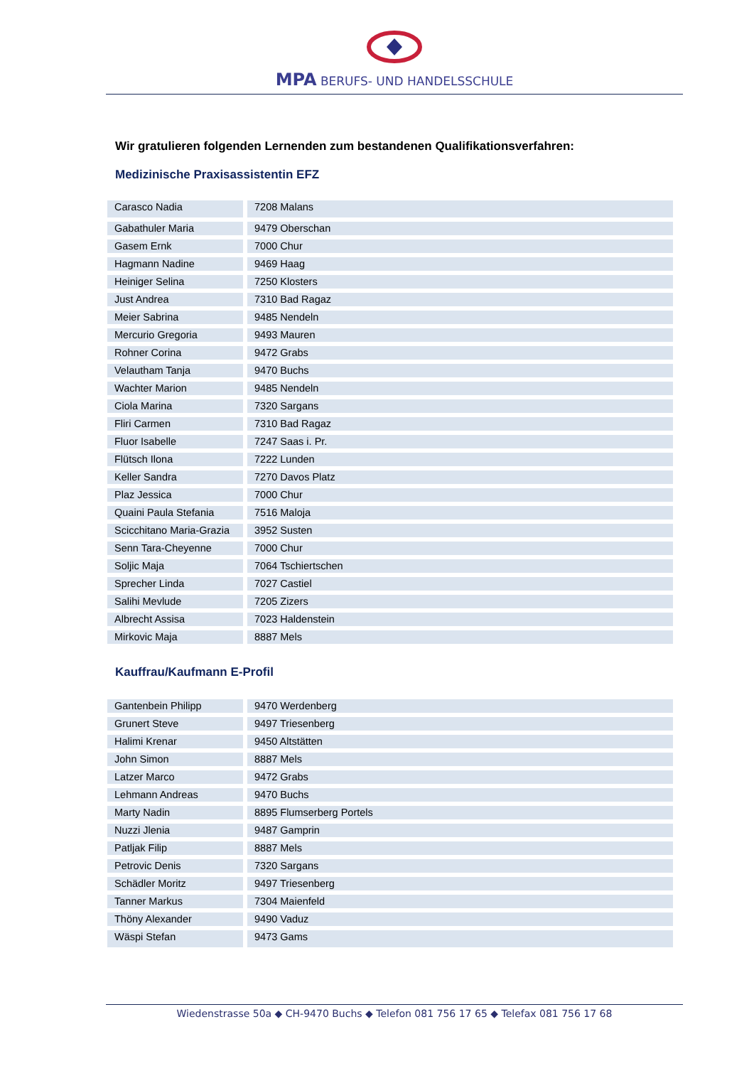MPA BERUFS- UND HANDELSSCHULE
Wir gratulieren folgenden Lernenden zum bestandenen Qualifikationsverfahren:
Medizinische Praxisassistentin EFZ
| Carasco Nadia | 7208 Malans |
| Gabathuler Maria | 9479 Oberschan |
| Gasem Ernk | 7000 Chur |
| Hagmann Nadine | 9469 Haag |
| Heiniger Selina | 7250 Klosters |
| Just Andrea | 7310 Bad Ragaz |
| Meier Sabrina | 9485 Nendeln |
| Mercurio Gregoria | 9493 Mauren |
| Rohner Corina | 9472 Grabs |
| Velautham Tanja | 9470 Buchs |
| Wachter Marion | 9485 Nendeln |
| Ciola Marina | 7320 Sargans |
| Fliri Carmen | 7310 Bad Ragaz |
| Fluor Isabelle | 7247 Saas i. Pr. |
| Flütsch Ilona | 7222 Lunden |
| Keller Sandra | 7270 Davos Platz |
| Plaz Jessica | 7000 Chur |
| Quaini Paula Stefania | 7516 Maloja |
| Scicchitano Maria-Grazia | 3952 Susten |
| Senn Tara-Cheyenne | 7000 Chur |
| Soljic Maja | 7064 Tschiertschen |
| Sprecher Linda | 7027 Castiel |
| Salihi Mevlude | 7205 Zizers |
| Albrecht Assisa | 7023 Haldenstein |
| Mirkovic Maja | 8887 Mels |
Kauffrau/Kaufmann E-Profil
| Gantenbein Philipp | 9470 Werdenberg |
| Grunert Steve | 9497 Triesenberg |
| Halimi Krenar | 9450 Altstätten |
| John Simon | 8887 Mels |
| Latzer Marco | 9472 Grabs |
| Lehmann Andreas | 9470 Buchs |
| Marty Nadin | 8895 Flumserberg Portels |
| Nuzzi Jlenia | 9487 Gamprin |
| Patljak Filip | 8887 Mels |
| Petrovic Denis | 7320 Sargans |
| Schädler Moritz | 9497 Triesenberg |
| Tanner Markus | 7304 Maienfeld |
| Thöny Alexander | 9490 Vaduz |
| Wäspi Stefan | 9473 Gams |
Wiedenstrasse 50a ◆ CH-9470 Buchs ◆ Telefon 081 756 17 65 ◆ Telefax 081 756 17 68